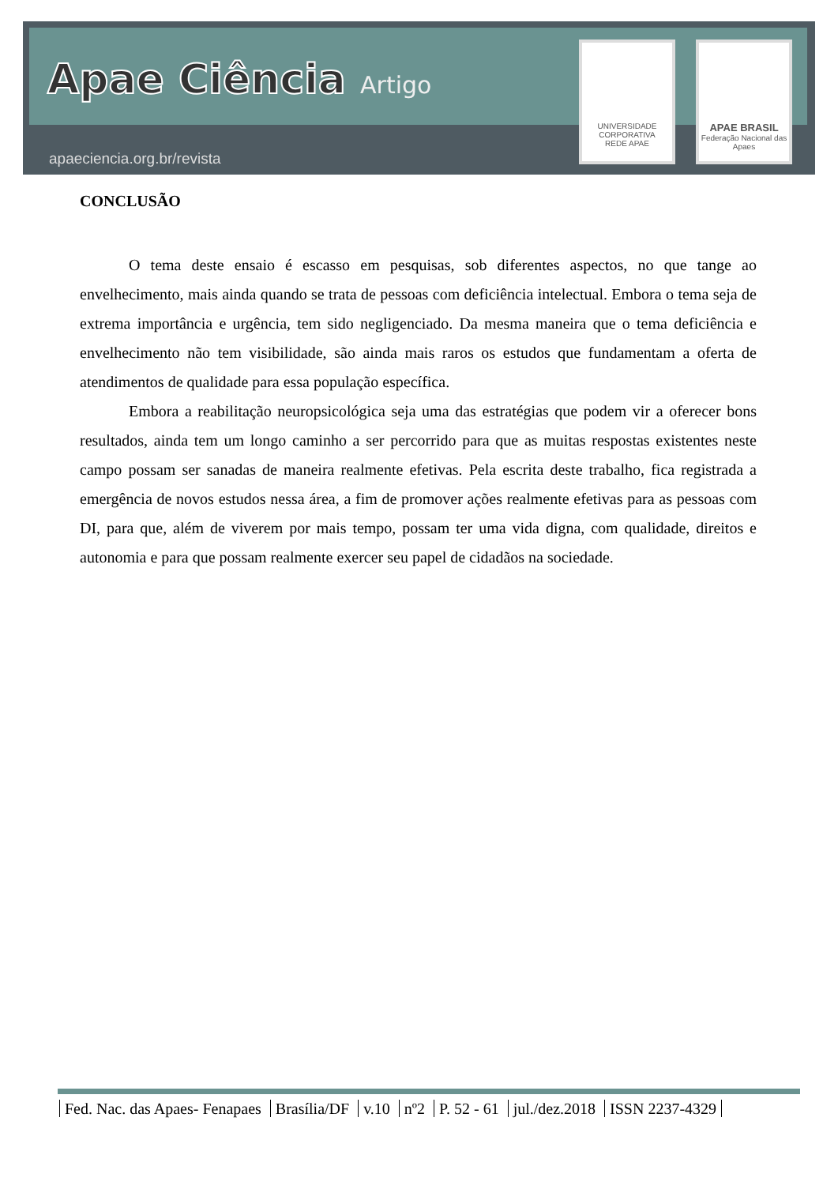Apae Ciência Artigo
apaeciencia.org.br/revista
UNIVERSIDADE CORPORATIVA
REDE APAE
APAE BRASIL
Federação Nacional das Apaes
CONCLUSÃO
O tema deste ensaio é escasso em pesquisas, sob diferentes aspectos, no que tange ao envelhecimento, mais ainda quando se trata de pessoas com deficiência intelectual. Embora o tema seja de extrema importância e urgência, tem sido negligenciado. Da mesma maneira que o tema deficiência e envelhecimento não tem visibilidade, são ainda mais raros os estudos que fundamentam a oferta de atendimentos de qualidade para essa população específica.
Embora a reabilitação neuropsicológica seja uma das estratégias que podem vir a oferecer bons resultados, ainda tem um longo caminho a ser percorrido para que as muitas respostas existentes neste campo possam ser sanadas de maneira realmente efetivas. Pela escrita deste trabalho, fica registrada a emergência de novos estudos nessa área, a fim de promover ações realmente efetivas para as pessoas com DI, para que, além de viverem por mais tempo, possam ter uma vida digna, com qualidade, direitos e autonomia e para que possam realmente exercer seu papel de cidadãos na sociedade.
Fed. Nac. das Apaes- Fenapaes Brasília/DF v.10 nº2 P. 52 - 61 jul./dez.2018 ISSN 2237-4329